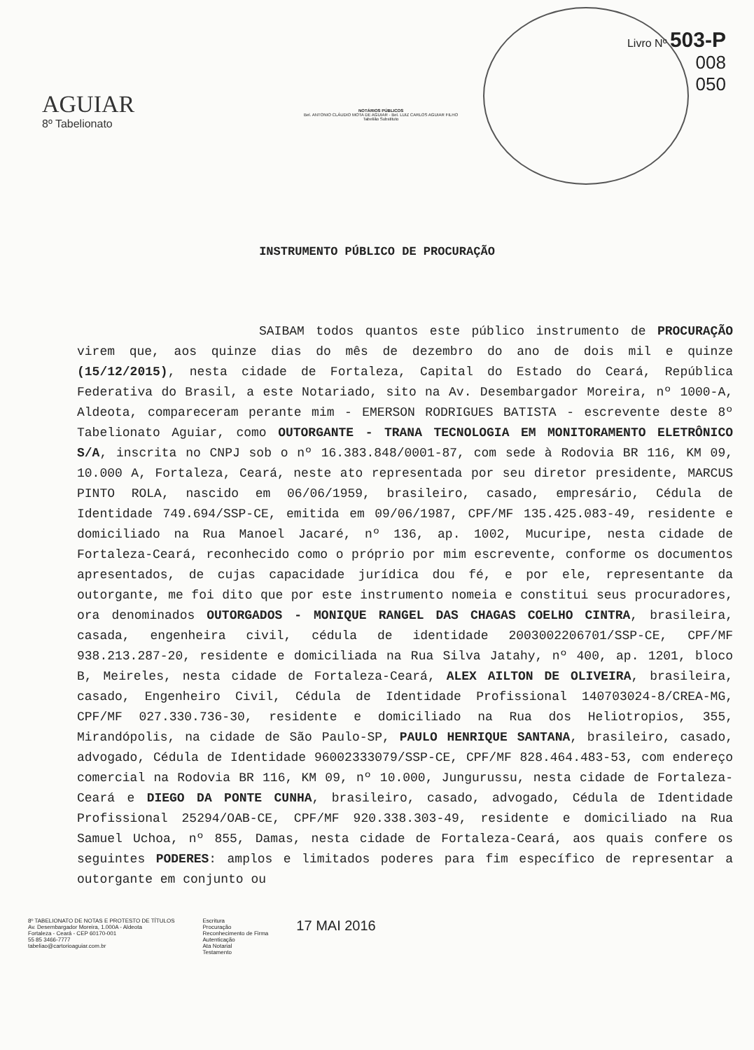AGUIAR
8º Tabelionato
NOTÁRIOS PÚBLICOS
Bel. ANTONIO CLÁUDIO MOTA DE AGUIAR - Bel. LUIZ CARLOS AGUIAR FILHO
Tabelião Substituto
Livro Nº 503-P
008
050
INSTRUMENTO PÚBLICO DE PROCURAÇÃO
SAIBAM todos quantos este público instrumento de PROCURAÇÃO virem que, aos quinze dias do mês de dezembro do ano de dois mil e quinze (15/12/2015), nesta cidade de Fortaleza, Capital do Estado do Ceará, República Federativa do Brasil, a este Notariado, sito na Av. Desembargador Moreira, nº 1000-A, Aldeota, compareceram perante mim - EMERSON RODRIGUES BATISTA - escrevente deste 8º Tabelionato Aguiar, como OUTORGANTE - TRANA TECNOLOGIA EM MONITORAMENTO ELETRÔNICO S/A, inscrita no CNPJ sob o nº 16.383.848/0001-87, com sede à Rodovia BR 116, KM 09, 10.000 A, Fortaleza, Ceará, neste ato representada por seu diretor presidente, MARCUS PINTO ROLA, nascido em 06/06/1959, brasileiro, casado, empresário, Cédula de Identidade 749.694/SSP-CE, emitida em 09/06/1987, CPF/MF 135.425.083-49, residente e domiciliado na Rua Manoel Jacaré, nº 136, ap. 1002, Mucuripe, nesta cidade de Fortaleza-Ceará, reconhecido como o próprio por mim escrevente, conforme os documentos apresentados, de cujas capacidade jurídica dou fé, e por ele, representante da outorgante, me foi dito que por este instrumento nomeia e constitui seus procuradores, ora denominados OUTORGADOS - MONIQUE RANGEL DAS CHAGAS COELHO CINTRA, brasileira, casada, engenheira civil, cédula de identidade 2003002206701/SSP-CE, CPF/MF 938.213.287-20, residente e domiciliada na Rua Silva Jatahy, nº 400, ap. 1201, bloco B, Meireles, nesta cidade de Fortaleza-Ceará, ALEX AILTON DE OLIVEIRA, brasileira, casado, Engenheiro Civil, Cédula de Identidade Profissional 140703024-8/CREA-MG, CPF/MF 027.330.736-30, residente e domiciliado na Rua dos Heliotropios, 355, Mirandópolis, na cidade de São Paulo-SP, PAULO HENRIQUE SANTANA, brasileiro, casado, advogado, Cédula de Identidade 96002333079/SSP-CE, CPF/MF 828.464.483-53, com endereço comercial na Rodovia BR 116, KM 09, nº 10.000, Jungurussu, nesta cidade de Fortaleza-Ceará e DIEGO DA PONTE CUNHA, brasileiro, casado, advogado, Cédula de Identidade Profissional 25294/OAB-CE, CPF/MF 920.338.303-49, residente e domiciliado na Rua Samuel Uchoa, nº 855, Damas, nesta cidade de Fortaleza-Ceará, aos quais confere os seguintes PODERES: amplos e limitados poderes para fim específico de representar a outorgante em conjunto ou
8º TABELIONATO DE NOTAS E PROTESTO DE TÍTULOS
Av. Desembargador Moreira, 1.000A - Aldeota
Fortaleza - Ceará - CEP 60170-001
55 85 3466-7777
tabeliao@cartorioaguiar.com.br
Escritura
Procuração
Reconhecimento de Firma
Autenticação
Ata Notarial
Testamento
17 MAI 2016